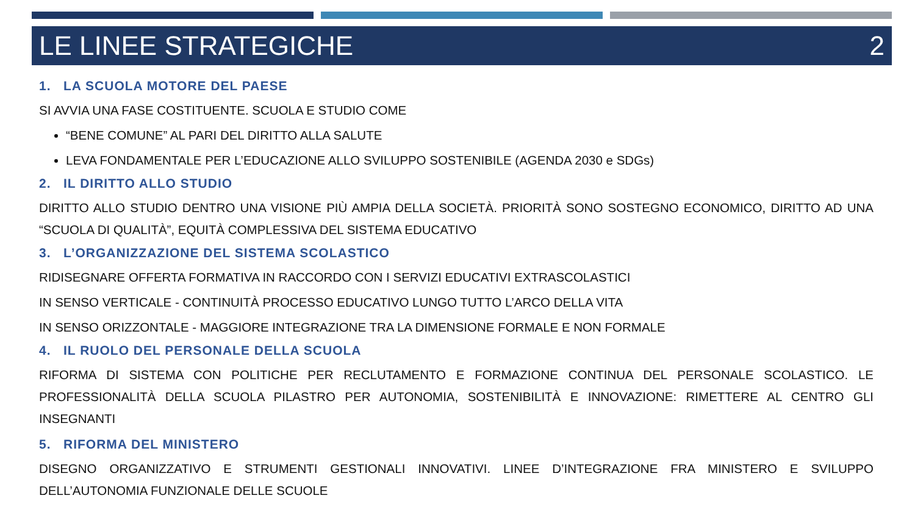LE LINEE STRATEGICHE 2
1. LA SCUOLA MOTORE DEL PAESE
SI AVVIA UNA FASE COSTITUENTE. SCUOLA E STUDIO COME
“BENE COMUNE” AL PARI DEL DIRITTO ALLA SALUTE
LEVA FONDAMENTALE PER L’EDUCAZIONE ALLO SVILUPPO SOSTENIBILE (AGENDA 2030 e SDGs)
2. IL DIRITTO ALLO STUDIO
DIRITTO ALLO STUDIO DENTRO UNA VISIONE PIÙ AMPIA DELLA SOCIETÀ. PRIORITÀ SONO SOSTEGNO ECONOMICO, DIRITTO AD UNA “SCUOLA DI QUALITÀ”, EQUITÀ COMPLESSIVA DEL SISTEMA EDUCATIVO
3. L’ORGANIZZAZIONE DEL SISTEMA SCOLASTICO
RIDISEGNARE OFFERTA FORMATIVA IN RACCORDO CON I SERVIZI EDUCATIVI EXTRASCOLASTICI
IN SENSO VERTICALE - CONTINUITÀ PROCESSO EDUCATIVO LUNGO TUTTO L’ARCO DELLA VITA
IN SENSO ORIZZONTALE - MAGGIORE INTEGRAZIONE TRA LA DIMENSIONE FORMALE E NON FORMALE
4. IL RUOLO DEL PERSONALE DELLA SCUOLA
RIFORMA DI SISTEMA CON POLITICHE PER RECLUTAMENTO E FORMAZIONE CONTINUA DEL PERSONALE SCOLASTICO. LE PROFESSIONALITÀ DELLA SCUOLA PILASTRO PER AUTONOMIA, SOSTENIBILITÀ E INNOVAZIONE: RIMETTERE AL CENTRO GLI INSEGNANTI
5. RIFORMA DEL MINISTERO
DISEGNO ORGANIZZATIVO E STRUMENTI GESTIONALI INNOVATIVI. LINEE D’INTEGRAZIONE FRA MINISTERO E SVILUPPO DELL’AUTONOMIA FUNZIONALE DELLE SCUOLE